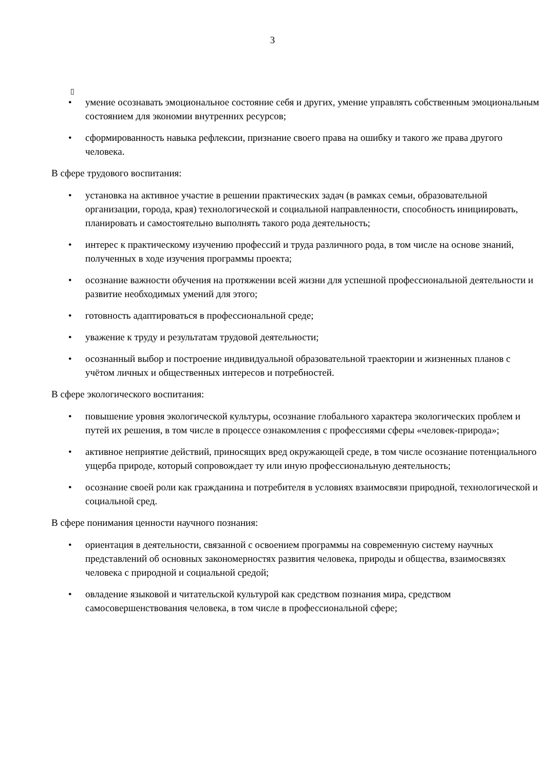3
▯
• умение осознавать эмоциональное состояние себя и других, умение управлять собственным эмоциональным состоянием для экономии внутренних ресурсов;
• сформированность навыка рефлексии, признание своего права на ошибку и такого же права другого человека.
В сфере трудового воспитания:
• установка на активное участие в решении практических задач (в рамках семьи, образовательной организации, города, края) технологической и социальной направленности, способность инициировать, планировать и самостоятельно выполнять такого рода деятельность;
• интерес к практическому изучению профессий и труда различного рода, в том числе на основе знаний, полученных в ходе изучения программы проекта;
• осознание важности обучения на протяжении всей жизни для успешной профессиональной деятельности и развитие необходимых умений для этого;
• готовность адаптироваться в профессиональной среде;
• уважение к труду и результатам трудовой деятельности;
• осознанный выбор и построение индивидуальной образовательной траектории и жизненных планов с учётом личных и общественных интересов и потребностей.
В сфере экологического воспитания:
• повышение уровня экологической культуры, осознание глобального характера экологических проблем и путей их решения, в том числе в процессе ознакомления с профессиями сферы «человек-природа»;
• активное неприятие действий, приносящих вред окружающей среде, в том числе осознание потенциального ущерба природе, который сопровождает ту или иную профессиональную деятельность;
• осознание своей роли как гражданина и потребителя в условиях взаимосвязи природной, технологической и социальной сред.
В сфере понимания ценности научного познания:
• ориентация в деятельности, связанной с освоением программы на современную систему научных представлений об основных закономерностях развития человека, природы и общества, взаимосвязях человека с природной и социальной средой;
• овладение языковой и читательской культурой как средством познания мира, средством самосовершенствования человека, в том числе в профессиональной сфере;